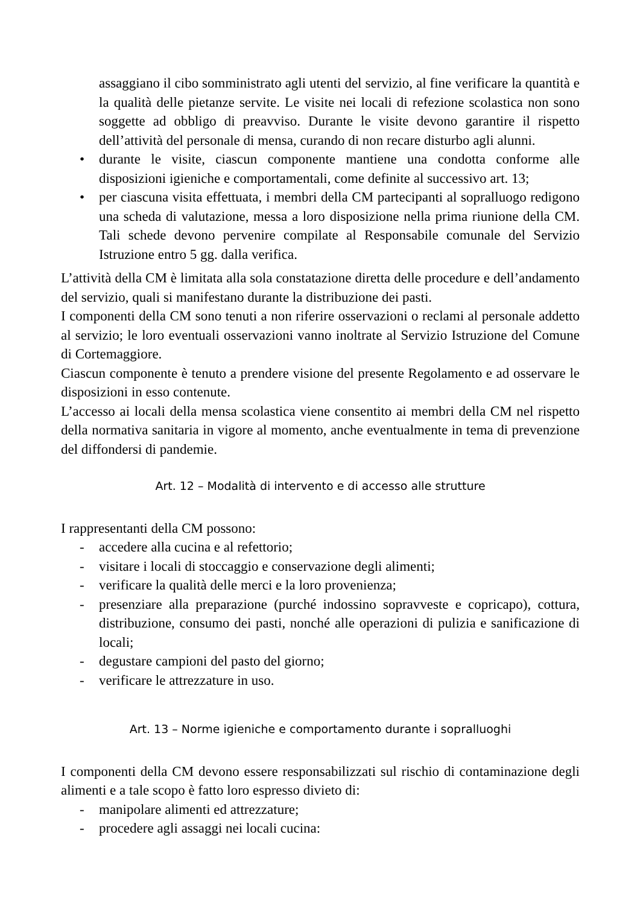assaggiano il cibo somministrato agli utenti del servizio, al fine verificare la quantità e la qualità delle pietanze servite. Le visite nei locali di refezione scolastica non sono soggette ad obbligo di preavviso. Durante le visite devono garantire il rispetto dell’attività del personale di mensa, curando di non recare disturbo agli alunni.
• durante le visite, ciascun componente mantiene una condotta conforme alle disposizioni igieniche e comportamentali, come definite al successivo art. 13;
• per ciascuna visita effettuata, i membri della CM partecipanti al sopralluogo redigono una scheda di valutazione, messa a loro disposizione nella prima riunione della CM. Tali schede devono pervenire compilate al Responsabile comunale del Servizio Istruzione entro 5 gg. dalla verifica.
L’attività della CM è limitata alla sola constatazione diretta delle procedure e dell’andamento del servizio, quali si manifestano durante la distribuzione dei pasti.
I componenti della CM sono tenuti a non riferire osservazioni o reclami al personale addetto al servizio; le loro eventuali osservazioni vanno inoltrate al Servizio Istruzione del Comune di Cortemaggiore.
Ciascun componente è tenuto a prendere visione del presente Regolamento e ad osservare le disposizioni in esso contenute.
L’accesso ai locali della mensa scolastica viene consentito ai membri della CM nel rispetto della normativa sanitaria in vigore al momento, anche eventualmente in tema di prevenzione del diffondersi di pandemie.
Art. 12 – Modalità di intervento e di accesso alle strutture
I rappresentanti della CM possono:
- accedere alla cucina e al refettorio;
- visitare i locali di stoccaggio e conservazione degli alimenti;
- verificare la qualità delle merci e la loro provenienza;
- presenziare alla preparazione (purché indossino sopravveste e copricapo), cottura, distribuzione, consumo dei pasti, nonché alle operazioni di pulizia e sanificazione di locali;
- degustare campioni del pasto del giorno;
- verificare le attrezzature in uso.
Art. 13 – Norme igieniche e comportamento durante i sopralluoghi
I componenti della CM devono essere responsabilizzati sul rischio di contaminazione degli alimenti e a tale scopo è fatto loro espresso divieto di:
- manipolare alimenti ed attrezzature;
- procedere agli assaggi nei locali cucina: